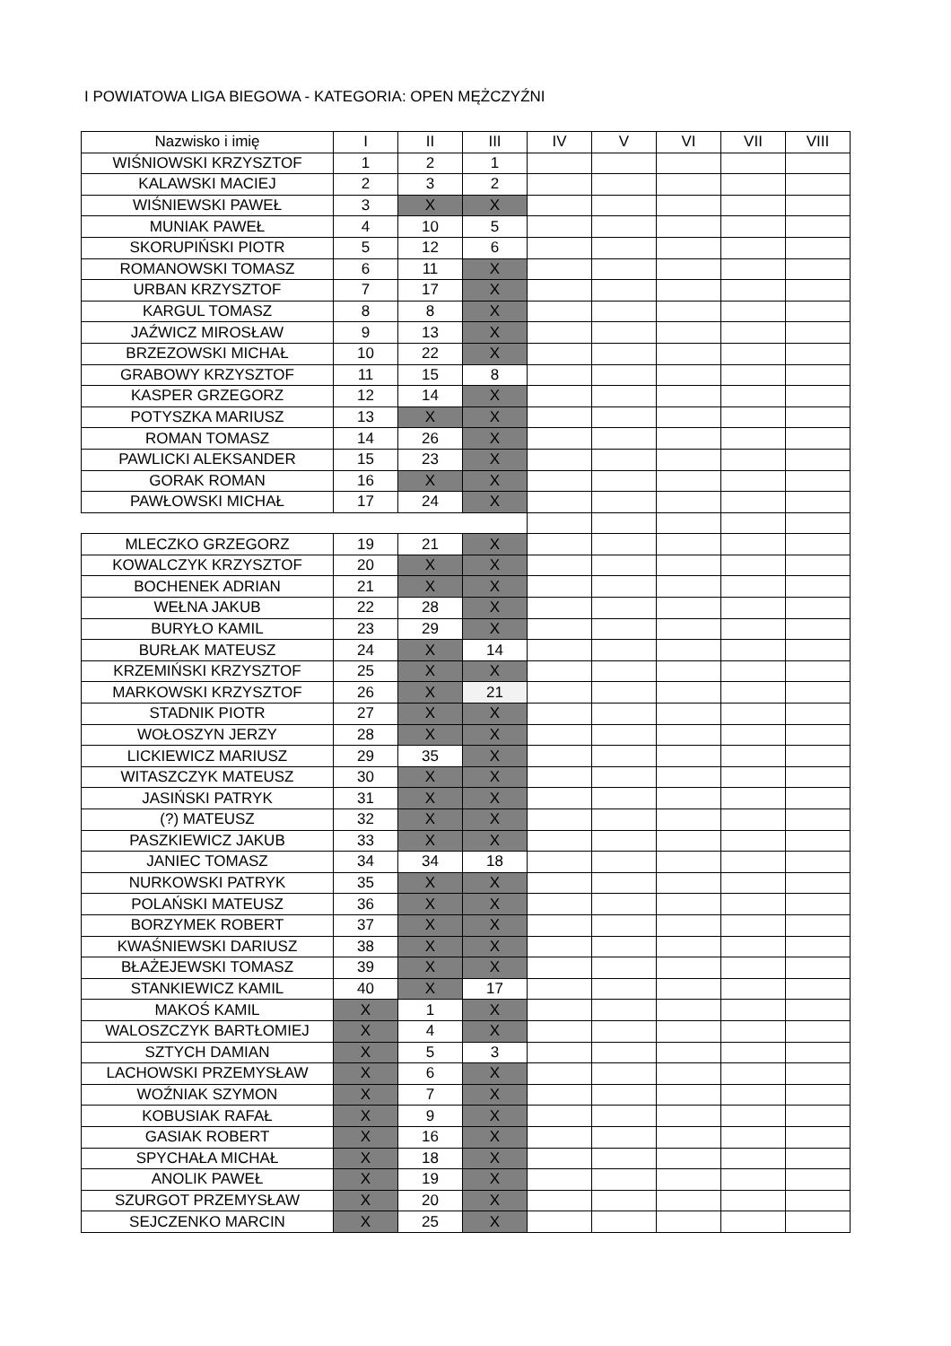I POWIATOWA LIGA BIEGOWA - KATEGORIA: OPEN MĘŻCZYŹNI
| Nazwisko i imię | I | II | III | IV | V | VI | VII | VIII |
| --- | --- | --- | --- | --- | --- | --- | --- | --- |
| WIŚNIOWSKI KRZYSZTOF | 1 | 2 | 1 | | | | | |
| KALAWSKI MACIEJ | 2 | 3 | 2 | | | | | |
| WIŚNIEWSKI PAWEŁ | 3 | X | X | | | | | |
| MUNIAK PAWEŁ | 4 | 10 | 5 | | | | | |
| SKORUPIŃSKI PIOTR | 5 | 12 | 6 | | | | | |
| ROMANOWSKI TOMASZ | 6 | 11 | X | | | | | |
| URBAN KRZYSZTOF | 7 | 17 | X | | | | | |
| KARGUL TOMASZ | 8 | 8 | X | | | | | |
| JAŹWICZ MIROSŁAW | 9 | 13 | X | | | | | |
| BRZEZOWSKI MICHAŁ | 10 | 22 | X | | | | | |
| GRABOWY KRZYSZTOF | 11 | 15 | 8 | | | | | |
| KASPER GRZEGORZ | 12 | 14 | X | | | | | |
| POTYSZKA MARIUSZ | 13 | X | X | | | | | |
| ROMAN TOMASZ | 14 | 26 | X | | | | | |
| PAWLICKI ALEKSANDER | 15 | 23 | X | | | | | |
| GORAK ROMAN | 16 | X | X | | | | | |
| PAWŁOWSKI MICHAŁ | 17 | 24 | X | | | | | |
| MLECZKO GRZEGORZ | 19 | 21 | X | | | | | |
| KOWALCZYK KRZYSZTOF | 20 | X | X | | | | | |
| BOCHENEK ADRIAN | 21 | X | X | | | | | |
| WEŁNA JAKUB | 22 | 28 | X | | | | | |
| BURYŁO KAMIL | 23 | 29 | X | | | | | |
| BURŁAK MATEUSZ | 24 | X | 14 | | | | | |
| KRZEMIŃSKI KRZYSZTOF | 25 | X | X | | | | | |
| MARKOWSKI KRZYSZTOF | 26 | X | 21 | | | | | |
| STADNIK PIOTR | 27 | X | X | | | | | |
| WOŁOSZYN JERZY | 28 | X | X | | | | | |
| LICKIEWICZ MARIUSZ | 29 | 35 | X | | | | | |
| WITASZCZYK MATEUSZ | 30 | X | X | | | | | |
| JASIŃSKI PATRYK | 31 | X | X | | | | | |
| (?) MATEUSZ | 32 | X | X | | | | | |
| PASZKIEWICZ JAKUB | 33 | X | X | | | | | |
| JANIEC TOMASZ | 34 | 34 | 18 | | | | | |
| NURKOWSKI PATRYK | 35 | X | X | | | | | |
| POLAŃSKI MATEUSZ | 36 | X | X | | | | | |
| BORZYMEK ROBERT | 37 | X | X | | | | | |
| KWAŚNIEWSKI DARIUSZ | 38 | X | X | | | | | |
| BŁAŻEJEWSKI TOMASZ | 39 | X | X | | | | | |
| STANKIEWICZ KAMIL | 40 | X | 17 | | | | | |
| MAKOŚ KAMIL | X | 1 | X | | | | | |
| WALOSZCZYK BARTŁOMIEJ | X | 4 | X | | | | | |
| SZTYCH DAMIAN | X | 5 | 3 | | | | | |
| LACHOWSKI PRZEMYSŁAW | X | 6 | X | | | | | |
| WOŹNIAK SZYMON | X | 7 | X | | | | | |
| KOBUSIAK RAFAŁ | X | 9 | X | | | | | |
| GASIAK ROBERT | X | 16 | X | | | | | |
| SPYCHAŁA MICHAŁ | X | 18 | X | | | | | |
| ANOLIK PAWEŁ | X | 19 | X | | | | | |
| SZURGOT PRZEMYSŁAW | X | 20 | X | | | | | |
| SEJCZENKO MARCIN | X | 25 | X | | | | | |